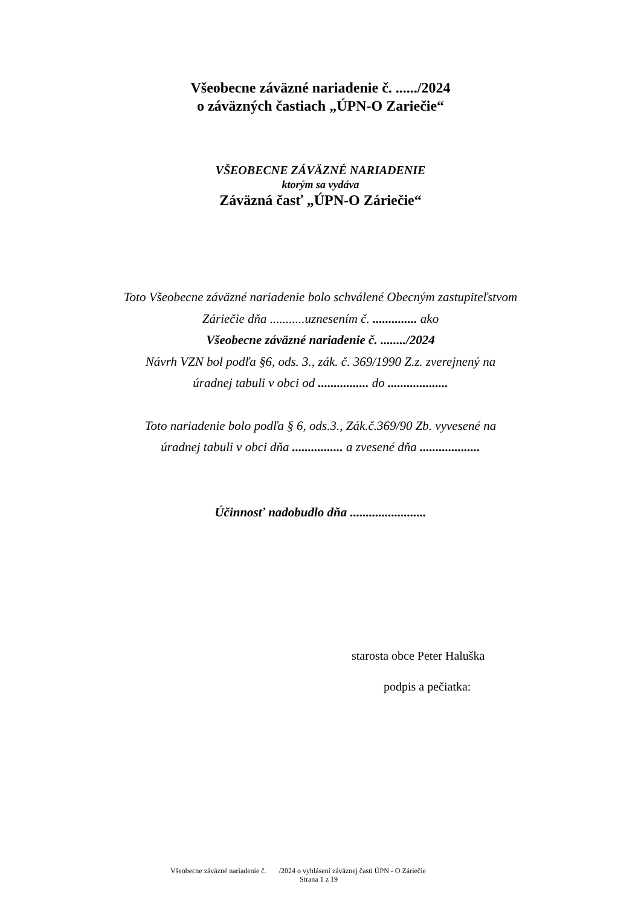Všeobecne záväzné nariadenie č. ....../2024
o záväzných častiach „ÚPN-O Zariečie“
VŠEOBECNE ZÁVÄZNÉ NARIADENIE
ktorým sa vydáva
Záväzná časť „ÚPN-O Záriečie“
Toto Všeobecne záväzné nariadenie bolo schválené Obecným zastupiteľstvom
Záriečie dňa ...........uznesením č. .............. ako
Všeobecne záväzné nariadenie č. ......../2024
Návrh VZN bol podľa §6, ods. 3., zák. č. 369/1990 Z.z. zverejnený na
úradnej tabuli v obci od ................ do ...................
Toto nariadenie bolo podľa § 6, ods.3., Zák.č.369/90 Zb. vyvesené na
úradnej tabuli v obci dňa ................ a zvesené dňa ...................
Účinnosť nadobudlo dňa ........................
starosta obce Peter Haluška
podpis a pečiatka:
Všeobecne záväzné nariadenie č. /2024 o vyhlásení záväznej časti ÚPN - O Záriečie
Strana 1 z 19